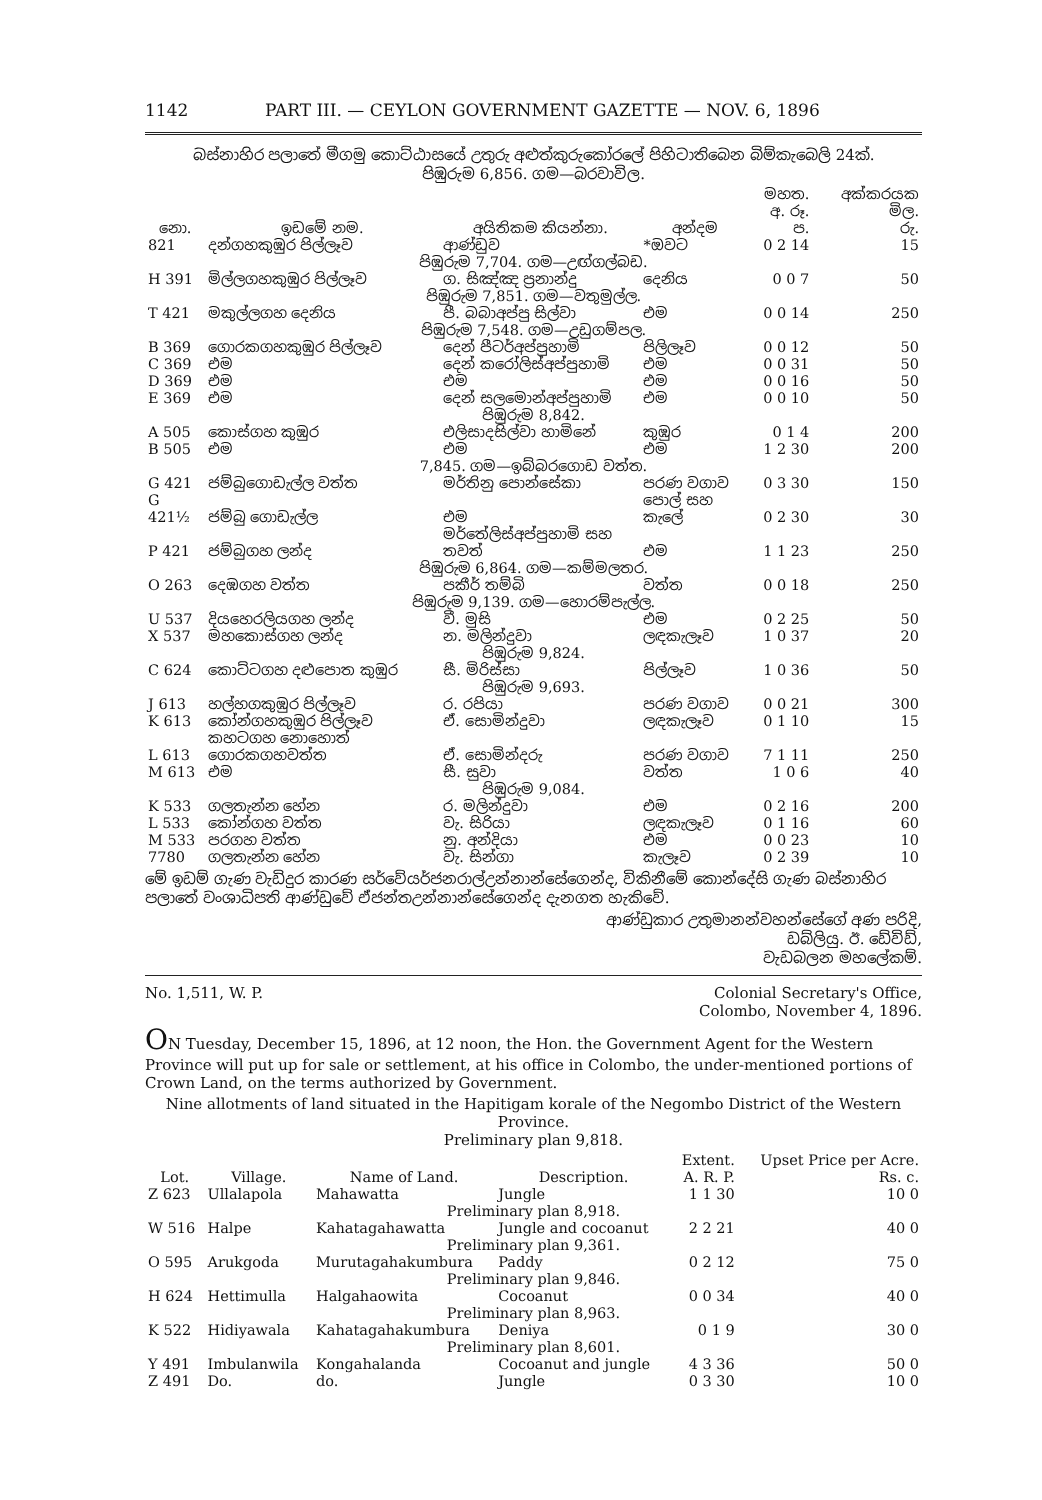1142 PART III. — CEYLON GOVERNMENT GAZETTE — NOV. 6, 1896
බස්නාහිර පලාතේ මීගමු කොට්ඨාසයේ උතුරු අළුත්කුරුකෝරලේ පිහිටාතිබෙන බිම්කැබෙලි 24ක්.
පිඹුරුම 6,856. ගම—බරවාවිල.
| නො. | ඉඩමේ නම. | අයිතිකම කියන්නා. | අන්දම | මහත. අ. රූ. ප. | අක්කරයක මිල. රු. |
| --- | --- | --- | --- | --- | --- |
| 821 | දන්ගහකුඹුර පිල්ලෑව | ආණ්ඩුව | *ඔවට | 0 2 14 | 15 |
| පිඹුරුම 7,704. ගම—උඟ්ගල්බඩ. | | | | | |
| H 391 | මිල්ලගහකුඹුර පිල්ලෑව | ග. සිඤ්ඤ ප්‍රනාන්දු | දෙනිය | 0 0 7 | 50 |
| පිඹුරුම 7,851. ගම—වතුමුල්ල. | | | | | |
| T 421 | මකුල්ලගහ දෙනිය | පී. බබාඅප්පු සිල්වා | එම | 0 0 14 | 250 |
| පිඹුරුම 7,548. ගම—උඩුගම්පල. | | | | | |
| B 369 | ගොරකගහකුඹුර පිල්ලෑව | දෙන් පීටර්අප්පුහාමි | පිලිලෑව | 0 0 12 | 50 |
| C 369 | එම | දෙන් කරෝලිස්අප්පුහාමි | එම | 0 0 31 | 50 |
| D 369 | එම | එම | එම | 0 0 16 | 50 |
| E 369 | එම | දෙන් සලමොන්අප්පුහාමි | එම | 0 0 10 | 50 |
| පිඹුරුම 8,842. | | | | | |
| A 505 | කොස්ගහ කුඹුර | එලිසාදසිල්වා හාමිනේ | කුඹුර | 0 1 4 | 200 |
| B 505 | එම | එම | එම | 1 2 30 | 200 |
| 7,845. ගම—ඉබ්බරගොඩ වත්ත. | | | | | |
| G 421 | ජම්බුගොඩැල්ල වත්ත | මර්තිනු පොන්සේකා | පරණ වගාව | 0 3 30 | 150 |
| G 421½ | ජම්බු ගොඩැල්ල | එම | පොල් සහ කැලේ | 0 2 30 | 30 |
| P 421 | ජම්බුගහ ලන්ද | මර්තේලිස්අප්පුහාමි සහ තවත් | එම | 1 1 23 | 250 |
| පිඹුරුම 6,864. ගම—කම්මලතර. | | | | | |
| O 263 | දෙඹගහ වත්ත | පකීර් තම්බි | වත්ත | 0 0 18 | 250 |
| පිඹුරුම 9,139. ගම—හොරම්පැල්ල. | | | | | |
| U 537 | දියහෙරලියගහ ලන්ද | වී. මුසි | එම | 0 2 25 | 50 |
| X 537 | මහකොස්ගහ ලන්ද | න. මලින්දුවා | ලඳකැලෑව | 1 0 37 | 20 |
| පිඹුරුම 9,824. | | | | | |
| C 624 | කොට්ටගහ දළුපොත කුඹුර | සී. මිරිස්සා | පිල්ලෑව | 1 0 36 | 50 |
| පිඹුරුම 9,693. | | | | | |
| J 613 | හල්හගකුඹුර පිල්ලෑව | ර. රපියා | පරණ වගාව | 0 0 21 | 300 |
| K 613 | කෝන්ගහකුඹුර පිල්ලෑව | ඒ. සොමින්දුවා | ලඳකැලෑව | 0 1 10 | 15 |
| L 613 | කහටගහ නොහොත් ගොරකගහවත්ත | ඒ. සොමින්දරු | පරණ වගාව | 7 1 11 | 250 |
| M 613 | එම | සී. සුවා | වත්ත | 1 0 6 | 40 |
| පිඹුරුම 9,084. | | | | | |
| K 533 | ගලතැන්න හේන | ර. මලින්දුවා | එම | 0 2 16 | 200 |
| L 533 | කෝන්ගහ වත්ත | වැ. සිරියා | ලඳකැලෑව | 0 1 16 | 60 |
| M 533 | පරගහ වත්ත | නු. අන්දියා | එම | 0 0 23 | 10 |
| 7780 | ගලතැන්න හේන | වැ. සින්ගා | කැලෑව | 0 2 39 | 10 |
මේ ඉඩම් ගැණ වැඩිදුර කාරණ සර්වේයර්ජනරාල්උන්නාන්සේගෙන්ද, විකිනීමේ කොන්දේසි ගැණ බස්නාහිර පලාතේ වංශාධිපති ආණ්ඩුවේ ඒජන්තඋන්නාන්සේගෙන්ද දැනගත හැකිවේ.
ආණ්ඩුකාර උතුමානන්වහන්සේගේ අණ පරිදි,
ඩබ්ලියු. ඊ. ඩේවිඩ්,
වැඩබලන මහලේකම්.
No. 1,511, W. P. Colonial Secretary's Office,
Colombo, November 4, 1896.
ON Tuesday, December 15, 1896, at 12 noon, the Hon. the Government Agent for the Western Province will put up for sale or settlement, at his office in Colombo, the under-mentioned portions of Crown Land, on the terms authorized by Government.
Nine allotments of land situated in the Hapitigam korale of the Negombo District of the Western Province.
Preliminary plan 9,818.
| Lot. | Village. | Name of Land. | Description. | Extent. A. R. P. | Upset Price per Acre. Rs. c. |
| --- | --- | --- | --- | --- | --- |
| Z 623 | Ullalapola | Mahawatta | Jungle | 1 1 30 | 10 0 |
| Preliminary plan 8,918. | | | | | |
| W 516 | Halpe | Kahatagahawatta | Jungle and cocoanut | 2 2 21 | 40 0 |
| Preliminary plan 9,361. | | | | | |
| O 595 | Arukgoda | Murutagahakumbura | Paddy | 0 2 12 | 75 0 |
| Preliminary plan 9,846. | | | | | |
| H 624 | Hettimulla | Halgahaowita | Cocoanut | 0 0 34 | 40 0 |
| Preliminary plan 8,963. | | | | | |
| K 522 | Hidiyawala | Kahatagahakumbura | Deniya | 0 1 9 | 30 0 |
| Preliminary plan 8,601. | | | | | |
| Y 491 | Imbulanwila | Kongahalanda | Cocoanut and jungle | 4 3 36 | 50 0 |
| Z 491 | Do. | do. | Jungle | 0 3 30 | 10 0 |